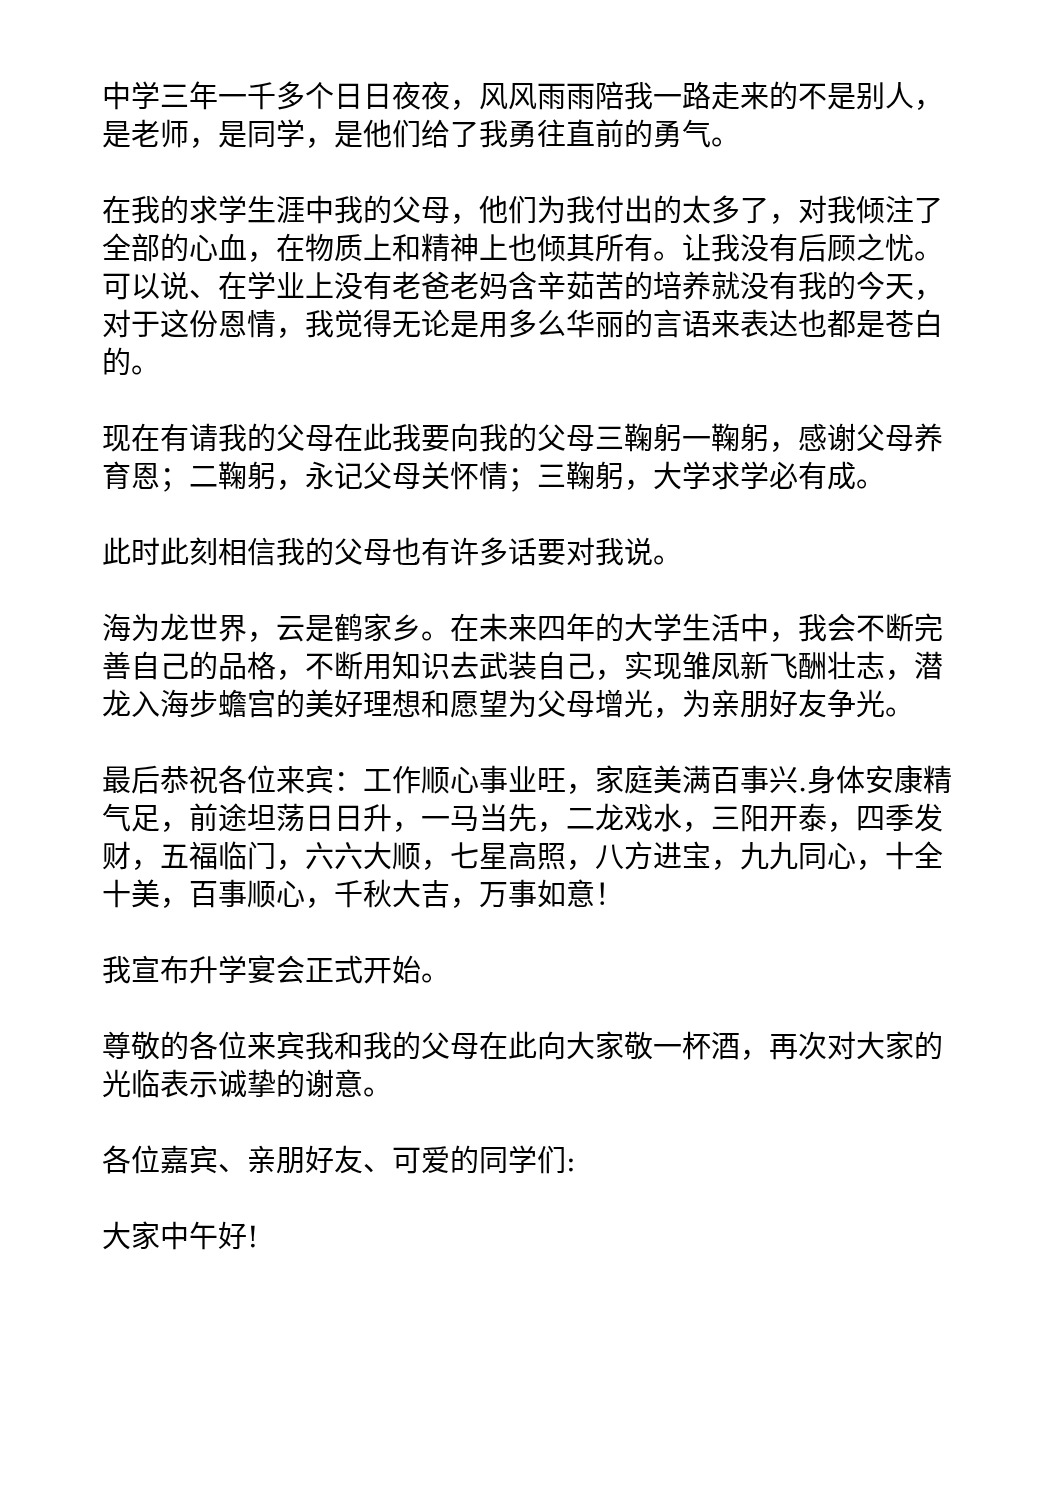中学三年一千多个日日夜夜，风风雨雨陪我一路走来的不是别人，是老师，是同学，是他们给了我勇往直前的勇气。
在我的求学生涯中我的父母，他们为我付出的太多了，对我倾注了全部的心血，在物质上和精神上也倾其所有。让我没有后顾之忧。可以说、在学业上没有老爸老妈含辛茹苦的培养就没有我的今天，对于这份恩情，我觉得无论是用多么华丽的言语来表达也都是苍白的。
现在有请我的父母在此我要向我的父母三鞠躬一鞠躬，感谢父母养育恩；二鞠躬，永记父母关怀情；三鞠躬，大学求学必有成。
此时此刻相信我的父母也有许多话要对我说。
海为龙世界，云是鹤家乡。在未来四年的大学生活中，我会不断完善自己的品格，不断用知识去武装自己，实现雏凤新飞酬壮志，潜龙入海步蟾宫的美好理想和愿望为父母增光，为亲朋好友争光。
最后恭祝各位来宾：工作顺心事业旺，家庭美满百事兴.身体安康精气足，前途坦荡日日升，一马当先，二龙戏水，三阳开泰，四季发财，五福临门，六六大顺，七星高照，八方进宝，九九同心，十全十美，百事顺心，千秋大吉，万事如意！
我宣布升学宴会正式开始。
尊敬的各位来宾我和我的父母在此向大家敬一杯酒，再次对大家的光临表示诚挚的谢意。
各位嘉宾、亲朋好友、可爱的同学们:
大家中午好!